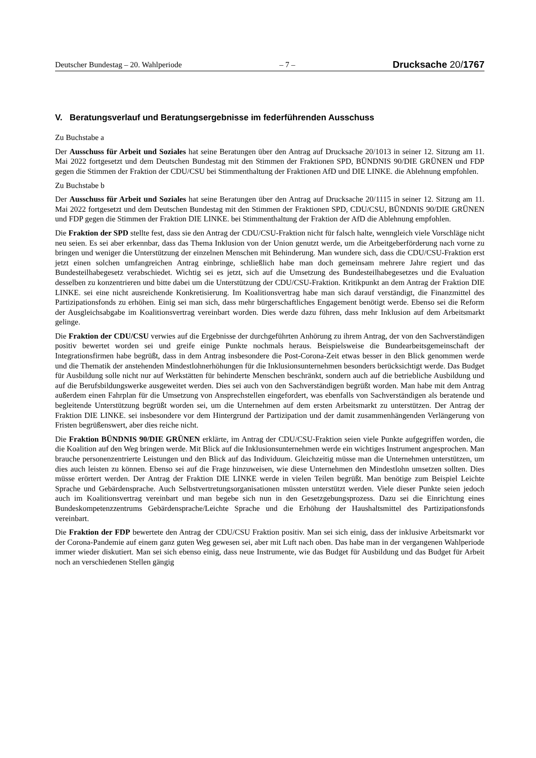Deutscher Bundestag – 20. Wahlperiode – 7 – Drucksache 20/1767
V. Beratungsverlauf und Beratungsergebnisse im federführenden Ausschuss
Zu Buchstabe a
Der Ausschuss für Arbeit und Soziales hat seine Beratungen über den Antrag auf Drucksache 20/1013 in seiner 12. Sitzung am 11. Mai 2022 fortgesetzt und dem Deutschen Bundestag mit den Stimmen der Fraktionen SPD, BÜNDNIS 90/DIE GRÜNEN und FDP gegen die Stimmen der Fraktion der CDU/CSU bei Stimmenthaltung der Fraktionen AfD und DIE LINKE. die Ablehnung empfohlen.
Zu Buchstabe b
Der Ausschuss für Arbeit und Soziales hat seine Beratungen über den Antrag auf Drucksache 20/1115 in seiner 12. Sitzung am 11. Mai 2022 fortgesetzt und dem Deutschen Bundestag mit den Stimmen der Fraktionen SPD, CDU/CSU, BÜNDNIS 90/DIE GRÜNEN und FDP gegen die Stimmen der Fraktion DIE LINKE. bei Stimment­haltung der Fraktion der AfD die Ablehnung empfohlen.
Die Fraktion der SPD stellte fest, dass sie den Antrag der CDU/CSU-Fraktion nicht für falsch halte, wenngleich viele Vorschläge nicht neu seien. Es sei aber erkennbar, dass das Thema Inklusion von der Union genutzt werde, um die Arbeitgeberförderung nach vorne zu bringen und weniger die Unterstützung der einzelnen Menschen mit Behinderung. Man wundere sich, dass die CDU/CSU-Fraktion erst jetzt einen solchen umfangreichen Antrag einbringe, schließlich habe man doch gemeinsam mehrere Jahre regiert und das Bundesteilhabegesetz verabschie­det. Wichtig sei es jetzt, sich auf die Umsetzung des Bundesteilhabegesetzes und die Evaluation desselben zu konzentrieren und bitte dabei um die Unterstützung der CDU/CSU-Fraktion. Kritikpunkt an dem Antrag der Frak­tion DIE LINKE. sei eine nicht ausreichende Konkretisierung. Im Koalitionsvertrag habe man sich darauf ver­ständigt, die Finanzmittel des Partizipationsfonds zu erhöhen. Einig sei man sich, dass mehr bürgerschaftliches Engagement benötigt werde. Ebenso sei die Reform der Ausgleichsabgabe im Koalitionsvertrag vereinbart wor­den. Dies werde dazu führen, dass mehr Inklusion auf dem Arbeitsmarkt gelinge.
Die Fraktion der CDU/CSU verwies auf die Ergebnisse der durchgeführten Anhörung zu ihrem Antrag, der von den Sachverständigen positiv bewertet worden sei und greife einige Punkte nochmals heraus. Beispielsweise die Bundearbeitsgemeinschaft der Integrationsfirmen habe begrüßt, dass in dem Antrag insbesondere die Post-Corona-Zeit etwas besser in den Blick genommen werde und die Thematik der anstehenden Mindestlohnerhö­hungen für die Inklusionsunternehmen besonders berücksichtigt werde. Das Budget für Ausbildung solle nicht nur auf Werkstätten für behinderte Menschen beschränkt, sondern auch auf die betriebliche Ausbildung und auf die Berufsbildungswerke ausgeweitet werden. Dies sei auch von den Sachverständigen begrüßt worden. Man habe mit dem Antrag außerdem einen Fahrplan für die Umsetzung von Ansprechstellen eingefordert, was ebenfalls von Sachverständigen als beratende und begleitende Unterstützung begrüßt worden sei, um die Unternehmen auf dem ersten Arbeitsmarkt zu unterstützen. Der Antrag der Fraktion DIE LINKE. sei insbesondere vor dem Hintergrund der Partizipation und der damit zusammenhängenden Verlängerung von Fristen begrüßenswert, aber dies reiche nicht.
Die Fraktion BÜNDNIS 90/DIE GRÜNEN erklärte, im Antrag der CDU/CSU-Fraktion seien viele Punkte auf­gegriffen worden, die die Koalition auf den Weg bringen werde. Mit Blick auf die Inklusionsunternehmen werde ein wichtiges Instrument angesprochen. Man brauche personenzentrierte Leistungen und den Blick auf das Indi­viduum. Gleichzeitig müsse man die Unternehmen unterstützen, um dies auch leisten zu können. Ebenso sei auf die Frage hinzuweisen, wie diese Unternehmen den Mindestlohn umsetzen sollten. Dies müsse erörtert werden. Der Antrag der Fraktion DIE LINKE werde in vielen Teilen begrüßt. Man benötige zum Beispiel Leichte Sprache und Gebärdensprache. Auch Selbstvertretungsorganisationen müssten unterstützt werden. Viele dieser Punkte seien jedoch auch im Koalitionsvertrag vereinbart und man begebe sich nun in den Gesetzgebungsprozess. Dazu sei die Einrichtung eines Bundeskompetenzzentrums Gebärdensprache/Leichte Sprache und die Erhöhung der Haushaltsmittel des Partizipationsfonds vereinbart.
Die Fraktion der FDP bewertete den Antrag der CDU/CSU Fraktion positiv. Man sei sich einig, dass der inklu­sive Arbeitsmarkt vor der Corona-Pandemie auf einem ganz guten Weg gewesen sei, aber mit Luft nach oben. Das habe man in der vergangenen Wahlperiode immer wieder diskutiert. Man sei sich ebenso einig, dass neue Instrumente, wie das Budget für Ausbildung und das Budget für Arbeit noch an verschiedenen Stellen gängig